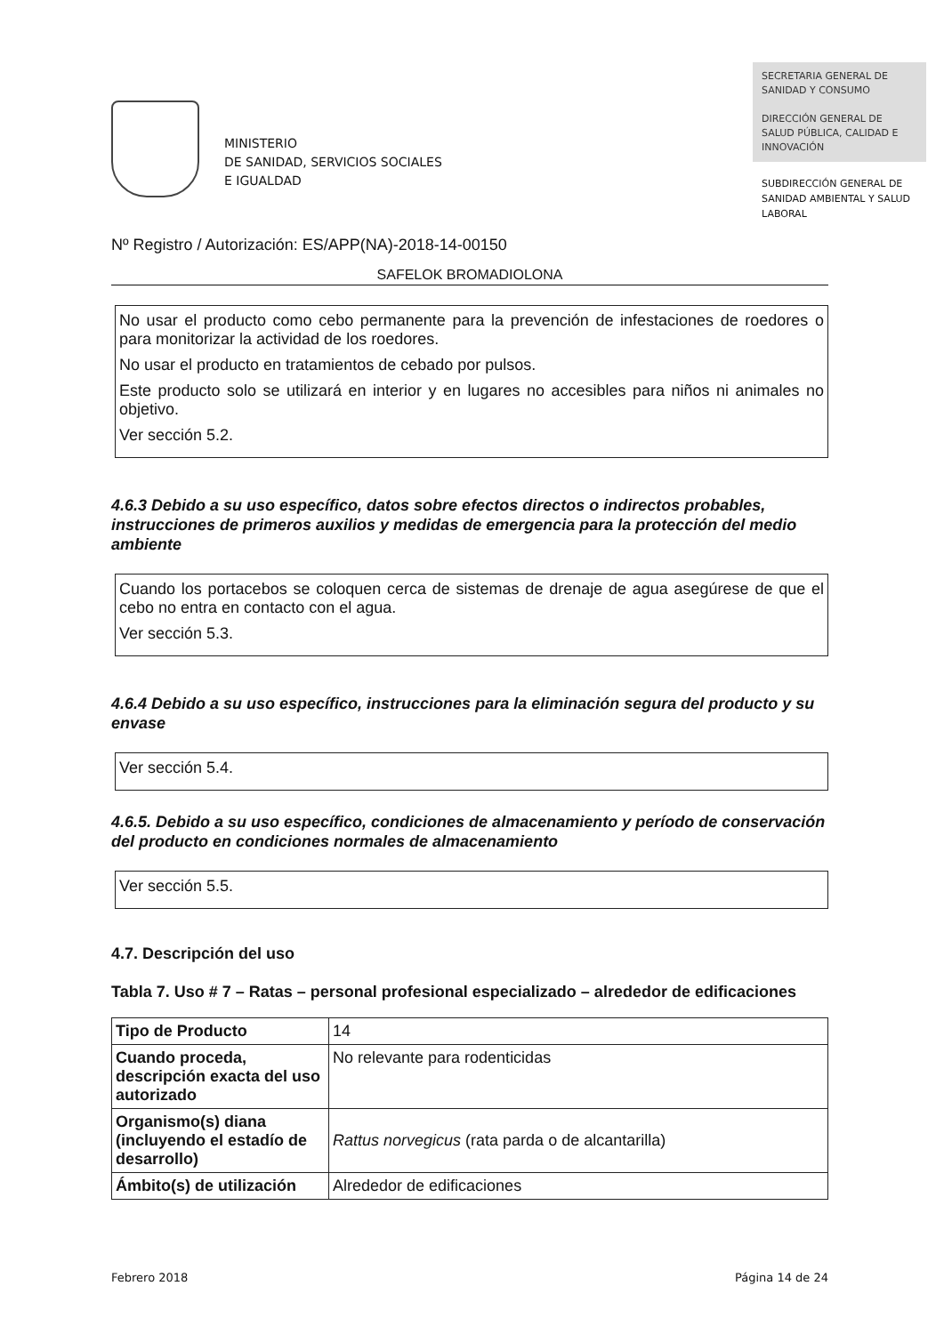MINISTERIO
DE SANIDAD, SERVICIOS SOCIALES
E IGUALDAD
SECRETARIA GENERAL DE SANIDAD Y CONSUMO
DIRECCIÓN GENERAL DE SALUD PÚBLICA, CALIDAD E INNOVACIÓN
SUBDIRECCIÓN GENERAL DE SANIDAD AMBIENTAL Y SALUD LABORAL
Nº Registro / Autorización: ES/APP(NA)-2018-14-00150
SAFELOK BROMADIOLONA
No usar el producto como cebo permanente para la prevención de infestaciones de roedores o para monitorizar la actividad de los roedores.
No usar el producto en tratamientos de cebado por pulsos.
Este producto solo se utilizará en interior y en lugares no accesibles para niños ni animales no objetivo.
Ver sección 5.2.
4.6.3 Debido a su uso específico, datos sobre efectos directos o indirectos probables, instrucciones de primeros auxilios y medidas de emergencia para la protección del medio ambiente
Cuando los portacebos se coloquen cerca de sistemas de drenaje de agua asegúrese de que el cebo no entra en contacto con el agua.
Ver sección 5.3.
4.6.4 Debido a su uso específico, instrucciones para la eliminación segura del producto y su envase
Ver sección 5.4.
4.6.5. Debido a su uso específico, condiciones de almacenamiento y período de conservación del producto en condiciones normales de almacenamiento
Ver sección 5.5.
4.7. Descripción del uso
Tabla 7. Uso # 7 – Ratas – personal profesional especializado – alrededor de edificaciones
| Tipo de Producto | 14 |
| Cuando proceda, descripción exacta del uso autorizado | No relevante para rodenticidas |
| Organismo(s) diana (incluyendo el estadío de desarrollo) | Rattus norvegicus (rata parda o de alcantarilla) |
| Ámbito(s) de utilización | Alrededor de edificaciones |
Febrero 2018 Página 14 de 24